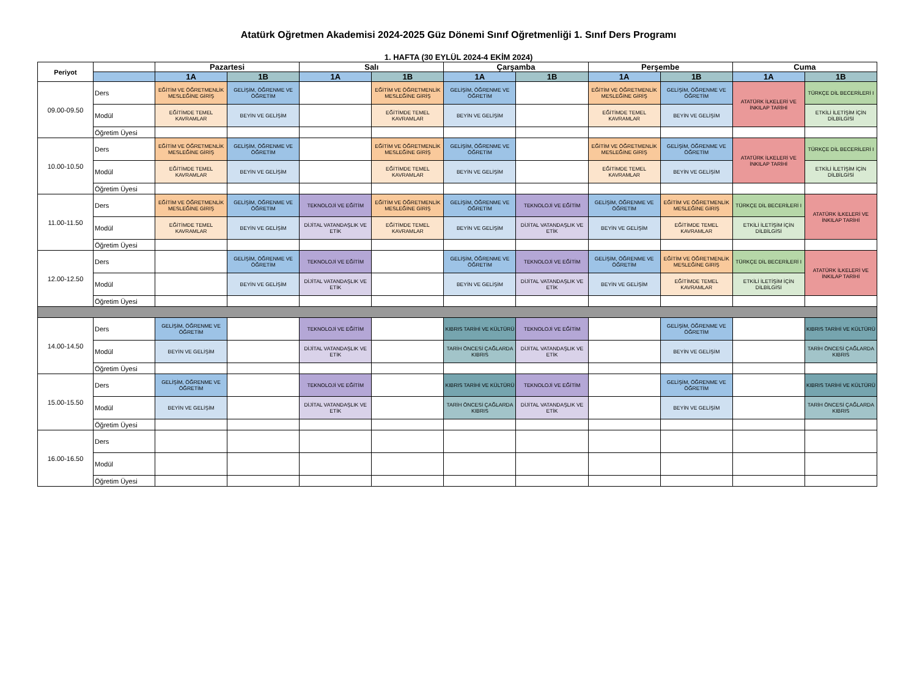Atatürk Oğretmen Akademisi 2024-2025 Güz Dönemi Sınıf Oğretmenliği 1. Sınıf Ders Programı
1. HAFTA (30 EYLÜL 2024-4 EKİM 2024)
| Periyot | | Pazartesi | | Salı | | Çarşamba | | Perşembe | | Cuma | |
| | | 1A | 1B | 1A | 1B | 1A | 1B | 1A | 1B | 1A | 1B |
| 09.00-09.50 | Ders | EĞİTİM VE ÖĞRETMENLİK MESLEĞİNE GİRİŞ | GELİŞİM, ÖĞRENME VE ÖĞRETİM | | EĞİTİM VE ÖĞRETMENLİK MESLEĞİNE GİRİŞ | GELİŞİM, ÖĞRENME VE ÖĞRETİM | | EĞİTİM VE ÖĞRETMENLİK MESLEĞİNE GİRİŞ | GELİŞİM, ÖĞRENME VE ÖĞRETİM | ATATÜRK İLKELERİ VE İNKILAP TARİHİ | TÜRKÇE DİL BECERİLERİ I |
| | Modül | EĞİTİMDE TEMEL KAVRAMLAR | BEYİN VE GELİŞİM | | EĞİTİMDE TEMEL KAVRAMLAR | BEYİN VE GELİŞİM | | EĞİTİMDE TEMEL KAVRAMLAR | BEYİN VE GELİŞİM | | ETKİLİ İLETİŞİM İÇİN DİLBİLGİSİ |
| | Öğretim Üyesi | | | | | | | | | | |
| 10.00-10.50 | Ders | EĞİTİM VE ÖĞRETMENLİK MESLEĞİNE GİRİŞ | GELİŞİM, ÖĞRENME VE ÖĞRETİM | | EĞİTİM VE ÖĞRETMENLİK MESLEĞİNE GİRİŞ | GELİŞİM, ÖĞRENME VE ÖĞRETİM | | EĞİTİM VE ÖĞRETMENLİK MESLEĞİNE GİRİŞ | GELİŞİM, ÖĞRENME VE ÖĞRETİM | ATATÜRK İLKELERİ VE İNKILAP TARİHİ | TÜRKÇE DİL BECERİLERİ I |
| | Modül | EĞİTİMDE TEMEL KAVRAMLAR | BEYİN VE GELİŞİM | | EĞİTİMDE TEMEL KAVRAMLAR | BEYİN VE GELİŞİM | | EĞİTİMDE TEMEL KAVRAMLAR | BEYİN VE GELİŞİM | | ETKİLİ İLETİŞİM İÇİN DİLBİLGİSİ |
| | Öğretim Üyesi | | | | | | | | | | |
| 11.00-11.50 | Ders | EĞİTİM VE ÖĞRETMENLİK MESLEĞİNE GİRİŞ | GELİŞİM, ÖĞRENME VE ÖĞRETİM | TEKNOLOJİ VE EĞİTİM | EĞİTİM VE ÖĞRETMENLİK MESLEĞİNE GİRİŞ | GELİŞİM, ÖĞRENME VE ÖĞRETİM | TEKNOLOJİ VE EĞİTİM | GELİŞİM, ÖĞRENME VE ÖĞRETİM | EĞİTİM VE ÖĞRETMENLİK MESLEĞİNE GİRİŞ | TÜRKÇE DİL BECERİLERİ I | ATATÜRK İLKELERİ VE İNKILAP TARİHİ |
| | Modül | EĞİTİMDE TEMEL KAVRAMLAR | BEYİN VE GELİŞİM | DİJİTAL VATANDAŞLIK VE ETİK | EĞİTİMDE TEMEL KAVRAMLAR | BEYİN VE GELİŞİM | DİJİTAL VATANDAŞLIK VE ETİK | BEYİN VE GELİŞİM | EĞİTİMDE TEMEL KAVRAMLAR | ETKİLİ İLETİŞİM İÇİN DİLBİLGİSİ | |
| | Öğretim Üyesi | | | | | | | | | | |
| 12.00-12.50 | Ders | | GELİŞİM, ÖĞRENME VE ÖĞRETİM | TEKNOLOJİ VE EĞİTİM | | GELİŞİM, ÖĞRENME VE ÖĞRETİM | TEKNOLOJİ VE EĞİTİM | GELİŞİM, ÖĞRENME VE ÖĞRETİM | EĞİTİM VE ÖĞRETMENLİK MESLEĞİNE GİRİŞ | TÜRKÇE DİL BECERİLERİ I | ATATÜRK İLKELERİ VE İNKILAP TARİHİ |
| | Modül | | BEYİN VE GELİŞİM | DİJİTAL VATANDAŞLIK VE ETİK | | BEYİN VE GELİŞİM | DİJİTAL VATANDAŞLIK VE ETİK | BEYİN VE GELİŞİM | EĞİTİMDE TEMEL KAVRAMLAR | ETKİLİ İLETİŞİM İÇİN DİLBİLGİSİ | |
| | Öğretim Üyesi | | | | | | | | | | |
| 14.00-14.50 | Ders | GELİŞİM, ÖĞRENME VE ÖĞRETİM | | TEKNOLOJİ VE EĞİTİM | | KIBRIS TARİHİ VE KÜLTÜRÜ | TEKNOLOJİ VE EĞİTİM | | GELİŞİM, ÖĞRENME VE ÖĞRETİM | | KIBRIS TARİHİ VE KÜLTÜRÜ |
| | Modül | BEYİN VE GELİŞİM | | DİJİTAL VATANDAŞLIK VE ETİK | | TARİH ÖNCESİ ÇAĞLARDA KIBRIS | DİJİTAL VATANDAŞLIK VE ETİK | | BEYİN VE GELİŞİM | | TARİH ÖNCESİ ÇAĞLARDA KIBRIS |
| | Öğretim Üyesi | | | | | | | | | | |
| 15.00-15.50 | Ders | GELİŞİM, ÖĞRENME VE ÖĞRETİM | | TEKNOLOJİ VE EĞİTİM | | KIBRIS TARİHİ VE KÜLTÜRÜ | TEKNOLOJİ VE EĞİTİM | | GELİŞİM, ÖĞRENME VE ÖĞRETİM | | KIBRIS TARİHİ VE KÜLTÜRÜ |
| | Modül | BEYİN VE GELİŞİM | | DİJİTAL VATANDAŞLIK VE ETİK | | TARİH ÖNCESİ ÇAĞLARDA KIBRIS | DİJİTAL VATANDAŞLIK VE ETİK | | BEYİN VE GELİŞİM | | TARİH ÖNCESİ ÇAĞLARDA KIBRIS |
| | Öğretim Üyesi | | | | | | | | | | |
| 16.00-16.50 | Ders | | | | | | | | | | |
| | Modül | | | | | | | | | | |
| | Öğretim Üyesi | | | | | | | | | | |